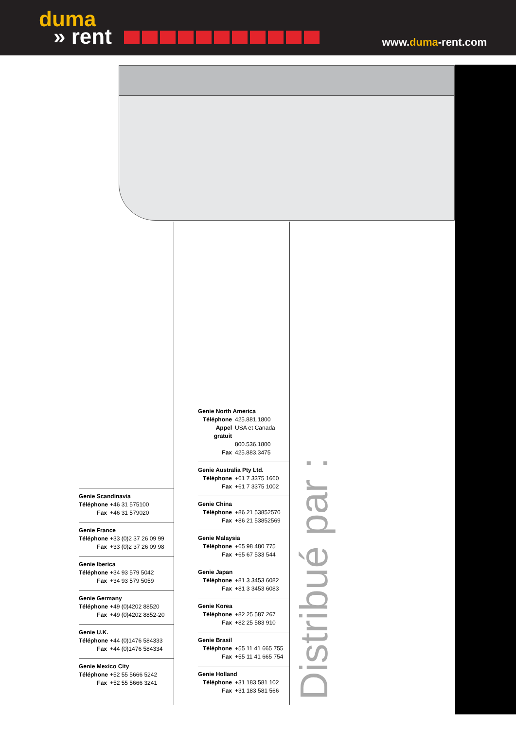duma
» rent
www.duma-rent.com
Genie Scandinavia
Téléphone +46 31 575100
Fax +46 31 579020
Genie France
Téléphone +33 (0)2 37 26 09 99
Fax +33 (0)2 37 26 09 98
Genie Iberica
Téléphone +34 93 579 5042
Fax +34 93 579 5059
Genie Germany
Téléphone +49 (0)4202 88520
Fax +49 (0)4202 8852-20
Genie U.K.
Téléphone +44 (0)1476 584333
Fax +44 (0)1476 584334
Genie Mexico City
Téléphone +52 55 5666 5242
Fax +52 55 5666 3241
Genie North America
Téléphone 425.881.1800
Appel gratuit USA et Canada
800.536.1800
Fax 425.883.3475
Genie Australia Pty Ltd.
Téléphone +61 7 3375 1660
Fax +61 7 3375 1002
Genie China
Téléphone +86 21 53852570
Fax +86 21 53852569
Genie Malaysia
Téléphone +65 98 480 775
Fax +65 67 533 544
Genie Japan
Téléphone +81 3 3453 6082
Fax +81 3 3453 6083
Genie Korea
Téléphone +82 25 587 267
Fax +82 25 583 910
Genie Brasil
Téléphone +55 11 41 665 755
Fax +55 11 41 665 754
Genie Holland
Téléphone +31 183 581 102
Fax +31 183 581 566
Distribué par :